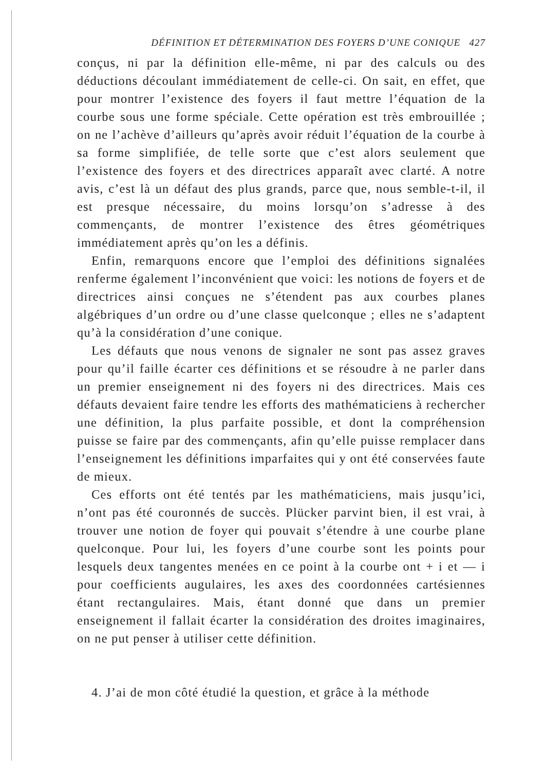DÉFINITION ET DÉTERMINATION DES FOYERS D’UNE CONIQUE 427
conçus, ni par la définition elle-même, ni par des calculs ou des déductions découlant immédiatement de celle-ci. On sait, en effet, que pour montrer l’existence des foyers il faut mettre l’équation de la courbe sous une forme spéciale. Cette opération est très embrouillée ; on ne l’achève d’ailleurs qu’après avoir réduit l’équation de la courbe à sa forme simplifiée, de telle sorte que c’est alors seulement que l’existence des foyers et des directrices apparaît avec clarté. A notre avis, c’est là un défaut des plus grands, parce que, nous semble-t-il, il est presque nécessaire, du moins lorsqu’on s’adresse à des commençants, de montrer l’existence des êtres géométriques immédiatement après qu’on les a définis.
Enfin, remarquons encore que l’emploi des définitions signalées renferme également l’inconvénient que voici: les notions de foyers et de directrices ainsi conçues ne s’étendent pas aux courbes planes algébriques d’un ordre ou d’une classe quelconque ; elles ne s’adaptent qu’à la considération d’une conique.
Les défauts que nous venons de signaler ne sont pas assez graves pour qu’il faille écarter ces définitions et se résoudre à ne parler dans un premier enseignement ni des foyers ni des directrices. Mais ces défauts devaient faire tendre les efforts des mathématiciens à rechercher une définition, la plus parfaite possible, et dont la compréhension puisse se faire par des commençants, afin qu’elle puisse remplacer dans l’enseignement les définitions imparfaites qui y ont été conservées faute de mieux.
Ces efforts ont été tentés par les mathématiciens, mais jusqu’ici, n’ont pas été couronnés de succès. Plücker parvint bien, il est vrai, à trouver une notion de foyer qui pouvait s’étendre à une courbe plane quelconque. Pour lui, les foyers d’une courbe sont les points pour lesquels deux tangentes menées en ce point à la courbe ont + i et — i pour coefficients augulaires, les axes des coordonnées cartésiennes étant rectangulaires. Mais, étant donné que dans un premier enseignement il fallait écarter la considération des droites imaginaires, on ne put penser à utiliser cette définition.
4. J’ai de mon côté étudié la question, et grâce à la méthode